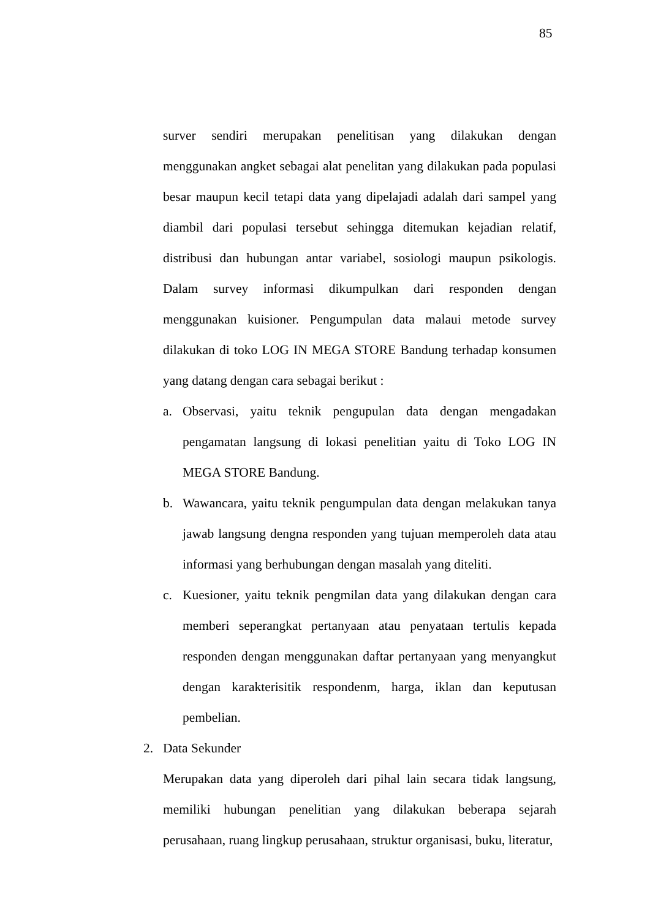85
surver sendiri merupakan penelitisan yang dilakukan dengan menggunakan angket sebagai alat penelitan yang dilakukan pada populasi besar maupun kecil tetapi data yang dipelajadi adalah dari sampel yang diambil dari populasi tersebut sehingga ditemukan kejadian relatif, distribusi dan hubungan antar variabel, sosiologi maupun psikologis. Dalam survey informasi dikumpulkan dari responden dengan menggunakan kuisioner. Pengumpulan data malaui metode survey dilakukan di toko LOG IN MEGA STORE Bandung terhadap konsumen yang datang dengan cara sebagai berikut :
a. Observasi, yaitu teknik pengupulan data dengan mengadakan pengamatan langsung di lokasi penelitian yaitu di Toko LOG IN MEGA STORE Bandung.
b. Wawancara, yaitu teknik pengumpulan data dengan melakukan tanya jawab langsung dengna responden yang tujuan memperoleh data atau informasi yang berhubungan dengan masalah yang diteliti.
c. Kuesioner, yaitu teknik pengmilan data yang dilakukan dengan cara memberi seperangkat pertanyaan atau penyataan tertulis kepada responden dengan menggunakan daftar pertanyaan yang menyangkut dengan karakterisitik respondenm, harga, iklan dan keputusan pembelian.
2. Data Sekunder
Merupakan data yang diperoleh dari pihal lain secara tidak langsung, memiliki hubungan penelitian yang dilakukan beberapa sejarah perusahaan, ruang lingkup perusahaan, struktur organisasi, buku, literatur,